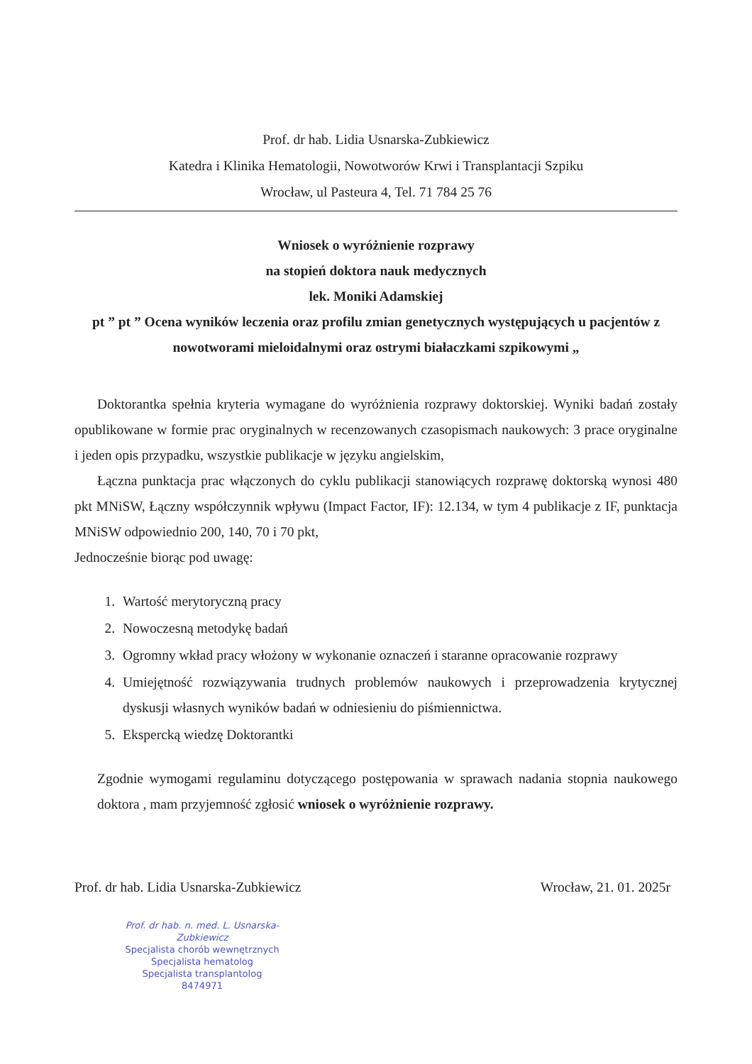Prof. dr hab. Lidia Usnarska-Zubkiewicz
Katedra i Klinika Hematologii, Nowotworów Krwi i Transplantacji Szpiku
Wrocław, ul Pasteura 4, Tel. 71 784 25 76
Wniosek o wyróżnienie rozprawy
na stopień doktora nauk medycznych
lek. Moniki Adamskiej
pt ” pt ” Ocena wyników leczenia oraz profilu zmian genetycznych występujących u pacjentów z nowotworami mieloidalnymi oraz ostrymi białaczkami szpikowymi „
Doktorantka spełnia kryteria wymagane do wyróżnienia rozprawy doktorskiej. Wyniki badań zostały opublikowane w formie prac oryginalnych w recenzowanych czasopismach naukowych: 3 prace oryginalne i jeden opis przypadku, wszystkie publikacje w języku angielskim,
Łączna punktacja prac włączonych do cyklu publikacji stanowiących rozprawę doktorską wynosi 480 pkt MNiSW, Łączny współczynnik wpływu (Impact Factor, IF): 12.134, w tym 4 publikacje z IF, punktacja MNiSW odpowiednio 200, 140, 70 i 70 pkt,
Jednocześnie biorąc pod uwagę:
1. Wartość merytoryczną pracy
2. Nowoczesną metodykę badań
3. Ogromny wkład pracy włożony w wykonanie oznaczeń i staranne opracowanie rozprawy
4. Umiejętność rozwiązywania trudnych problemów naukowych i przeprowadzenia krytycznej dyskusji własnych wyników badań w odniesieniu do piśmiennictwa.
5. Ekspercką wiedzę Doktorantki
Zgodnie wymogami regulaminu dotyczącego postępowania w sprawach nadania stopnia naukowego doktora , mam przyjemność zgłosić wniosek o wyróżnienie rozprawy.
Prof. dr hab. Lidia Usnarska-Zubkiewicz
Wrocław, 21. 01. 2025r
Prof. dr hab. n. med. L. Usnarska-Zubkiewicz
Specjalista chorób wewnętrznych
Specjalista hematolog
Specjalista transplantolog
8474971